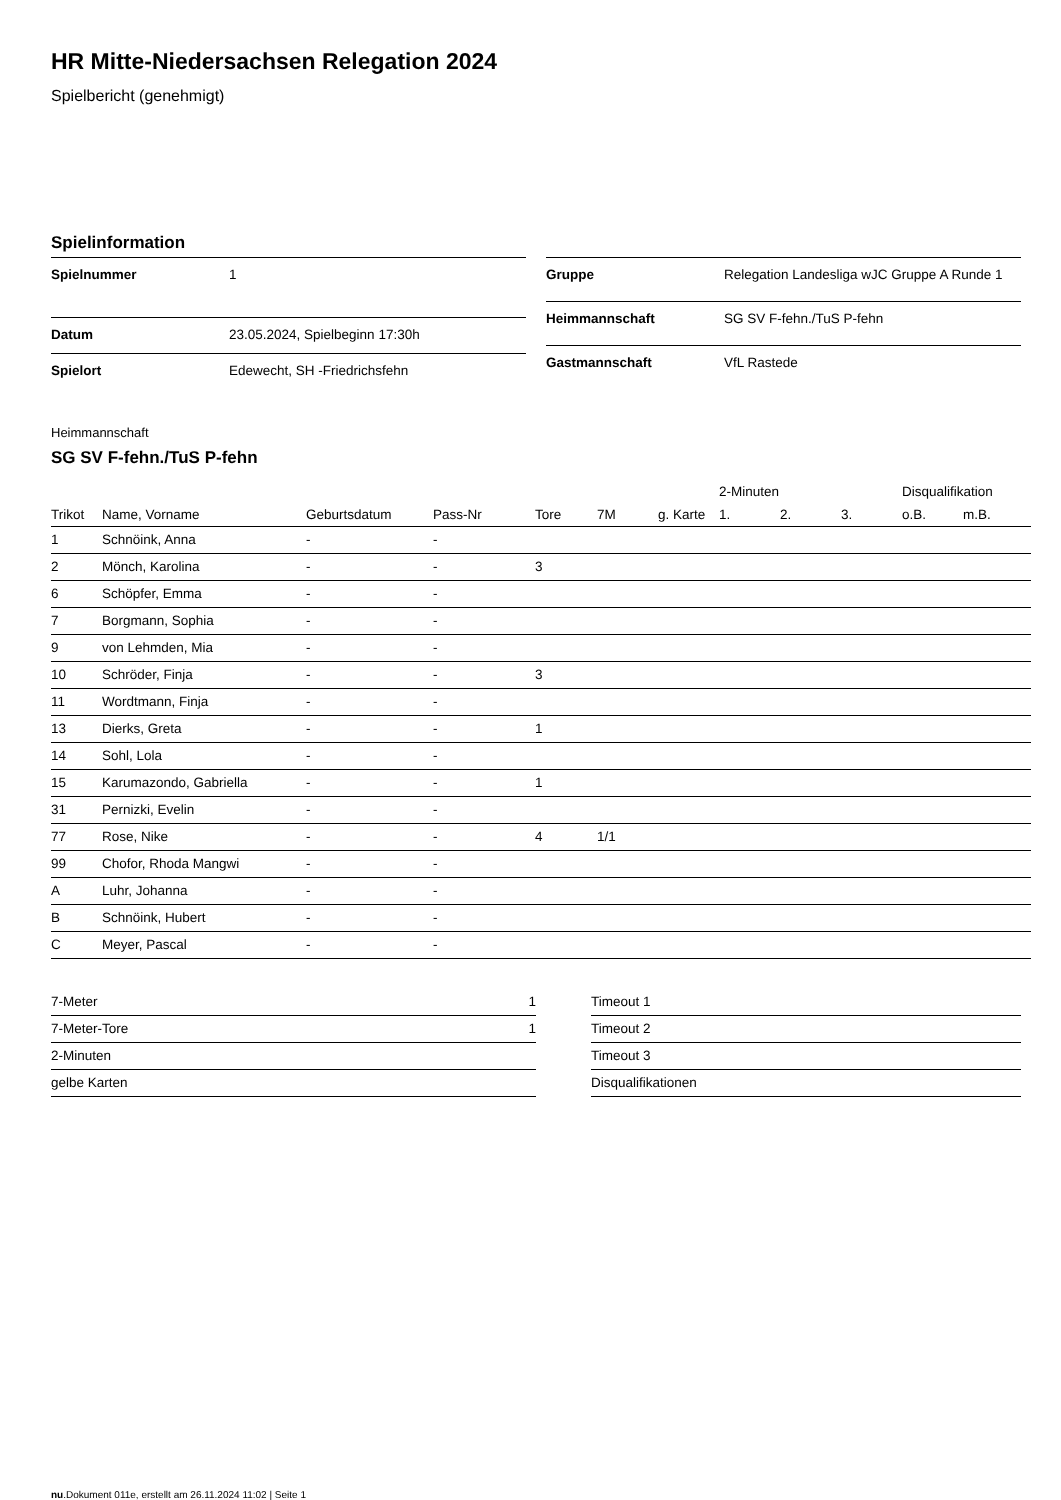HR Mitte-Niedersachsen Relegation 2024
Spielbericht (genehmigt)
Spielinformation
| Spielnummer | 1 |
| Datum | 23.05.2024, Spielbeginn 17:30h |
| Spielort | Edewecht, SH -Friedrichsfehn |
| Gruppe | Relegation Landesliga wJC Gruppe A Runde 1 |
| Heimmannschaft | SG SV F-fehn./TuS P-fehn |
| Gastmannschaft | VfL Rastede |
Heimmannschaft
SG SV F-fehn./TuS P-fehn
| | | | | | | | 2-Minuten | | | Disqualifikation | |
| --- | --- | --- | --- | --- | --- | --- | --- | --- | --- | --- | --- |
| Trikot | Name, Vorname | Geburtsdatum | Pass-Nr | Tore | 7M | g. Karte | 1. | 2. | 3. | o.B. | m.B. |
| 1 | Schnöink, Anna | - | - | | | | | | | | |
| 2 | Mönch, Karolina | - | - | 3 | | | | | | | |
| 6 | Schöpfer, Emma | - | - | | | | | | | | |
| 7 | Borgmann, Sophia | - | - | | | | | | | | |
| 9 | von Lehmden, Mia | - | - | | | | | | | | |
| 10 | Schröder, Finja | - | - | 3 | | | | | | | |
| 11 | Wordtmann, Finja | - | - | | | | | | | | |
| 13 | Dierks, Greta | - | - | 1 | | | | | | | |
| 14 | Sohl, Lola | - | - | | | | | | | | |
| 15 | Karumazondo, Gabriella | - | - | 1 | | | | | | | |
| 31 | Pernizki, Evelin | - | - | | | | | | | | |
| 77 | Rose, Nike | - | - | 4 | 1/1 | | | | | | |
| 99 | Chofor, Rhoda Mangwi | - | - | | | | | | | | |
| A | Luhr, Johanna | - | - | | | | | | | | |
| B | Schnöink, Hubert | - | - | | | | | | | | |
| C | Meyer, Pascal | - | - | | | | | | | | |
| 7-Meter | 1 |
| 7-Meter-Tore | 1 |
| 2-Minuten | |
| gelbe Karten | |
| Timeout 1 |
| Timeout 2 |
| Timeout 3 |
| Disqualifikationen |
nu.Dokument 011e, erstellt am 26.11.2024 11:02 | Seite 1